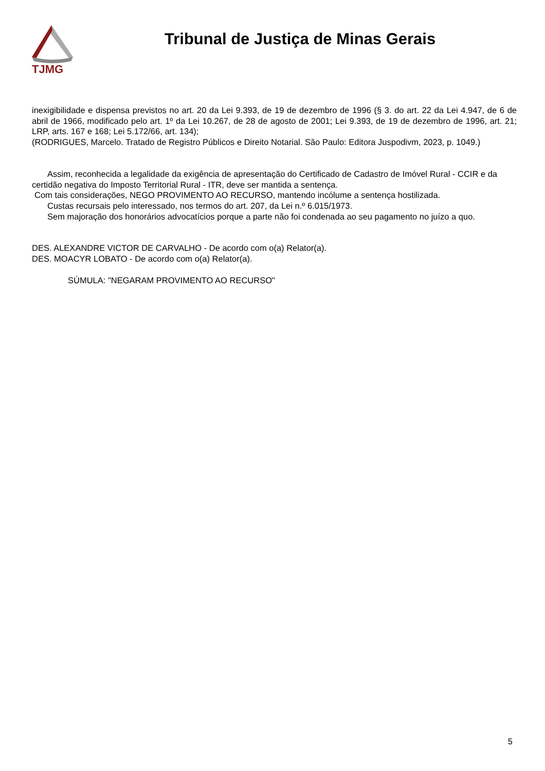TJMG
Tribunal de Justiça de Minas Gerais
inexigibilidade e dispensa previstos no art. 20 da Lei 9.393, de 19 de dezembro de 1996 (§ 3. do art. 22 da Lei 4.947, de 6 de abril de 1966, modificado pelo art. 1º da Lei 10.267, de 28 de agosto de 2001; Lei 9.393, de 19 de dezembro de 1996, art. 21; LRP, arts. 167 e 168; Lei 5.172/66, art. 134);
(RODRIGUES, Marcelo. Tratado de Registro Públicos e Direito Notarial. São Paulo: Editora Juspodivm, 2023, p. 1049.)
Assim, reconhecida a legalidade da exigência de apresentação do Certificado de Cadastro de Imóvel Rural - CCIR e da certidão negativa do Imposto Territorial Rural - ITR, deve ser mantida a sentença.
Com tais considerações, NEGO PROVIMENTO AO RECURSO, mantendo incólume a sentença hostilizada.
Custas recursais pelo interessado, nos termos do art. 207, da Lei n.º 6.015/1973.
Sem majoração dos honorários advocatícios porque a parte não foi condenada ao seu pagamento no juízo a quo.
DES. ALEXANDRE VICTOR DE CARVALHO - De acordo com o(a) Relator(a).
DES. MOACYR LOBATO - De acordo com o(a) Relator(a).
SÚMULA: "NEGARAM PROVIMENTO AO RECURSO"
5